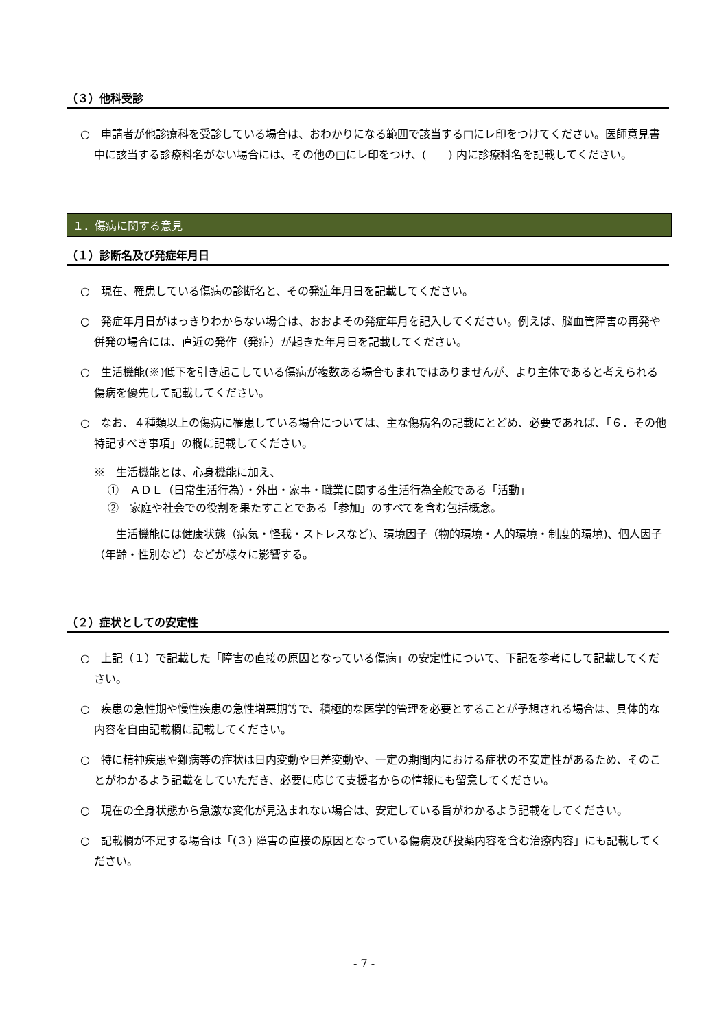（３）他科受診
○　申請者が他診療科を受診している場合は、おわかりになる範囲で該当する□にレ印をつけてください。医師意見書中に該当する診療科名がない場合には、その他の□にレ印をつけ、(　　) 内に診療科名を記載してください。
１．傷病に関する意見
（１）診断名及び発症年月日
○　現在、罹患している傷病の診断名と、その発症年月日を記載してください。
○　発症年月日がはっきりわからない場合は、おおよその発症年月を記入してください。例えば、脳血管障害の再発や併発の場合には、直近の発作（発症）が起きた年月日を記載してください。
○　生活機能(※)低下を引き起こしている傷病が複数ある場合もまれではありませんが、より主体であると考えられる傷病を優先して記載してください。
○　なお、４種類以上の傷病に罹患している場合については、主な傷病名の記載にとどめ、必要であれば、「６．その他特記すべき事項」の欄に記載してください。
※　生活機能とは、心身機能に加え、
①　ＡＤＬ（日常生活行為）・外出・家事・職業に関する生活行為全般である「活動」
②　家庭や社会での役割を果たすことである「参加」のすべてを含む包括概念。
　　生活機能には健康状態（病気・怪我・ストレスなど)、環境因子（物的環境・人的環境・制度的環境)、個人因子（年齢・性別など）などが様々に影響する。
（２）症状としての安定性
○　上記（１）で記載した「障害の直接の原因となっている傷病」の安定性について、下記を参考にして記載してください。
○　疾患の急性期や慢性疾患の急性増悪期等で、積極的な医学的管理を必要とすることが予想される場合は、具体的な内容を自由記載欄に記載してください。
○　特に精神疾患や難病等の症状は日内変動や日差変動や、一定の期間内における症状の不安定性があるため、そのことがわかるよう記載をしていただき、必要に応じて支援者からの情報にも留意してください。
○　現在の全身状態から急激な変化が見込まれない場合は、安定している旨がわかるよう記載をしてください。
○　記載欄が不足する場合は「(３) 障害の直接の原因となっている傷病及び投薬内容を含む治療内容」にも記載してください。
- 7 -